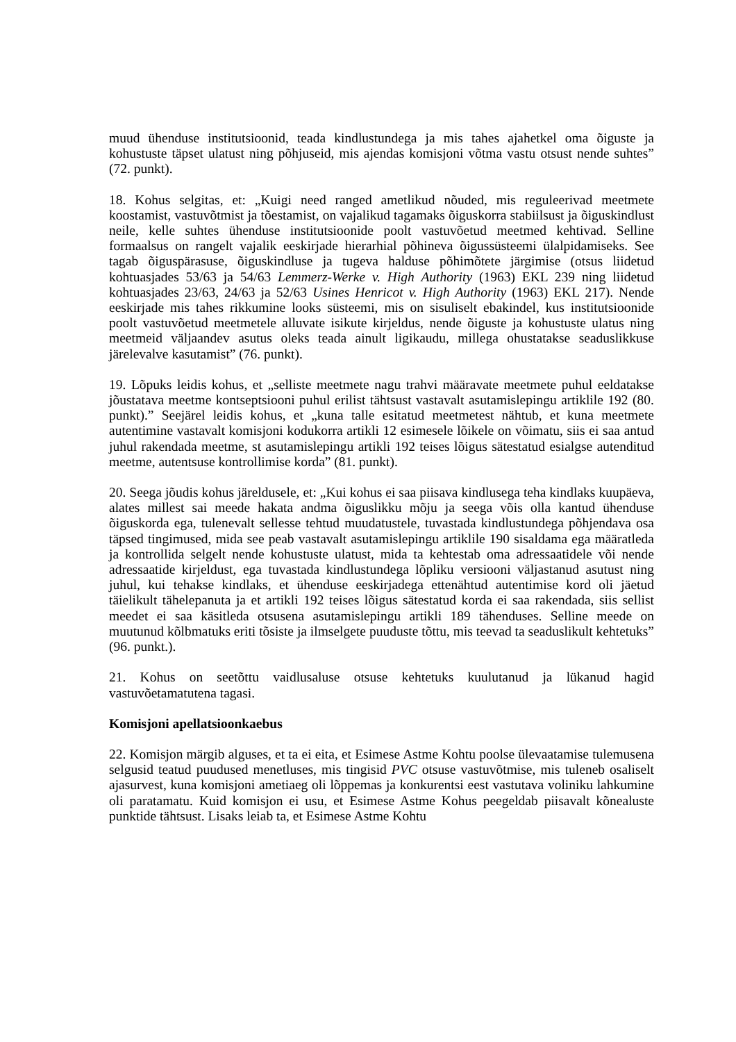muud ühenduse institutsioonid, teada kindlustundega ja mis tahes ajahetkel oma õiguste ja kohustuste täpset ulatust ning põhjuseid, mis ajendas komisjoni võtma vastu otsust nende suhtes” (72. punkt).
18. Kohus selgitas, et: „Kuigi need ranged ametlikud nõuded, mis reguleerivad meetmete koostamist, vastuvõtmist ja tõestamist, on vajalikud tagamaks õiguskorra stabiilsust ja õiguskindlust neile, kelle suhtes ühenduse institutsioonide poolt vastuvõetud meetmed kehtivad. Selline formaalsus on rangelt vajalik eeskirjade hierarhial põhineva õigussüsteemi ülalpidamiseks. See tagab õiguspärasuse, õiguskindluse ja tugeva halduse põhimõtete järgimise (otsus liidetud kohtuasjades 53/63 ja 54/63 Lemmerz-Werke v. High Authority (1963) EKL 239 ning liidetud kohtuasjades 23/63, 24/63 ja 52/63 Usines Henricot v. High Authority (1963) EKL 217). Nende eeskirjade mis tahes rikkumine looks süsteemi, mis on sisuliselt ebakindel, kus institutsioonide poolt vastuvõetud meetmetele alluvate isikute kirjeldus, nende õiguste ja kohustuste ulatus ning meetmeid väljaandev asutus oleks teada ainult ligikaudu, millega ohustatakse seaduslikkuse järelevalve kasutamist” (76. punkt).
19. Lõpuks leidis kohus, et „selliste meetmete nagu trahvi määravate meetmete puhul eeldatakse jõustatava meetme kontseptsiooni puhul erilist tähtsust vastavalt asutamislepingu artiklile 192 (80. punkt).” Seejärel leidis kohus, et „kuna talle esitatud meetmetest nähtub, et kuna meetmete autentimine vastavalt komisjoni kodukorra artikli 12 esimesele lõikele on võimatu, siis ei saa antud juhul rakendada meetme, st asutamislepingu artikli 192 teises lõigus sätestatud esialgse autenditud meetme, autentsuse kontrollimise korda” (81. punkt).
20. Seega jõudis kohus järeldusele, et: „Kui kohus ei saa piisava kindlusega teha kindlaks kuupäeva, alates millest sai meede hakata andma õiguslikku mõju ja seega võis olla kantud ühenduse õiguskorda ega, tulenevalt sellesse tehtud muudatustele, tuvastada kindlustundega põhjendava osa täpsed tingimused, mida see peab vastavalt asutamislepingu artiklile 190 sisaldama ega määratleda ja kontrollida selgelt nende kohustuste ulatust, mida ta kehtestab oma adressaatidele või nende adressaatide kirjeldust, ega tuvastada kindlustundega lõpliku versiooni väljastanud asutust ning juhul, kui tehakse kindlaks, et ühenduse eeskirjadega ettenähtud autentimise kord oli jäetud täielikult tähelepanuta ja et artikli 192 teises lõigus sätestatud korda ei saa rakendada, siis sellist meedet ei saa käsitleda otsusena asutamislepingu artikli 189 tähenduses. Selline meede on muutunud kõlbmatuks eriti tõsiste ja ilmselgete puuduste tõttu, mis teevad ta seaduslikult kehtetuks” (96. punkt.).
21. Kohus on seetõttu vaidlusaluse otsuse kehtetuks kuulutanud ja lükanud hagid vastuvõetamatutena tagasi.
Komisjoni apellatsioonkaebus
22. Komisjon märgib alguses, et ta ei eita, et Esimese Astme Kohtu poolse ülevaatamise tulemusena selgusid teatud puudused menetluses, mis tingisid PVC otsuse vastuvõtmise, mis tuleneb osaliselt ajasurvest, kuna komisjoni ametiaeg oli lõppemas ja konkurentsi eest vastutava voliniku lahkumine oli paratamatu. Kuid komisjon ei usu, et Esimese Astme Kohus peegeldab piisavalt kõnealuste punktide tähtsust. Lisaks leiab ta, et Esimese Astme Kohtu